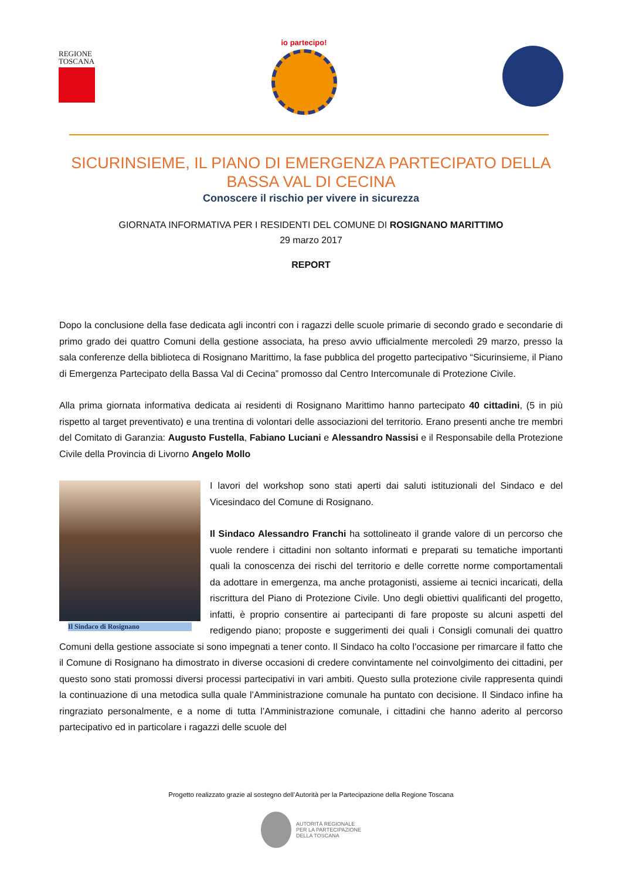REGIONE TOSCANA
io partecipo!
SICURINSIEME, IL PIANO DI EMERGENZA PARTECIPATO DELLA BASSA VAL DI CECINA
Conoscere il rischio per vivere in sicurezza
GIORNATA INFORMATIVA PER I RESIDENTI DEL COMUNE DI ROSIGNANO MARITTIMO
29 marzo 2017
REPORT
Dopo la conclusione della fase dedicata agli incontri con i ragazzi delle scuole primarie di secondo grado e secondarie di primo grado dei quattro Comuni della gestione associata, ha preso avvio ufficialmente mercoledì 29 marzo, presso la sala conferenze della biblioteca di Rosignano Marittimo, la fase pubblica del progetto partecipativo “Sicurinsieme, il Piano di Emergenza Partecipato della Bassa Val di Cecina” promosso dal Centro Intercomunale di Protezione Civile.
Alla prima giornata informativa dedicata ai residenti di Rosignano Marittimo hanno partecipato 40 cittadini, (5 in più rispetto al target preventivato) e una trentina di volontari delle associazioni del territorio. Erano presenti anche tre membri del Comitato di Garanzia: Augusto Fustella, Fabiano Luciani e Alessandro Nassisi e il Responsabile della Protezione Civile della Provincia di Livorno Angelo Mollo
Il Sindaco di Rosignano
I lavori del workshop sono stati aperti dai saluti istituzionali del Sindaco e del Vicesindaco del Comune di Rosignano.
Il Sindaco Alessandro Franchi ha sottolineato il grande valore di un percorso che vuole rendere i cittadini non soltanto informati e preparati su tematiche importanti quali la conoscenza dei rischi del territorio e delle corrette norme comportamentali da adottare in emergenza, ma anche protagonisti, assieme ai tecnici incaricati, della riscrittura del Piano di Protezione Civile. Uno degli obiettivi qualificanti del progetto, infatti, è proprio consentire ai partecipanti di fare proposte su alcuni aspetti del redigendo piano; proposte e suggerimenti dei quali i Consigli comunali dei quattro Comuni della gestione associate si sono impegnati a tener conto. Il Sindaco ha colto l’occasione per rimarcare il fatto che il Comune di Rosignano ha dimostrato in diverse occasioni di credere convintamente nel coinvolgimento dei cittadini, per questo sono stati promossi diversi processi partecipativi in vari ambiti. Questo sulla protezione civile rappresenta quindi la continuazione di una metodica sulla quale l’Amministrazione comunale ha puntato con decisione. Il Sindaco infine ha ringraziato personalmente, e a nome di tutta l’Amministrazione comunale, i cittadini che hanno aderito al percorso partecipativo ed in particolare i ragazzi delle scuole del
Progetto realizzato grazie al sostegno dell’Autorità per la Partecipazione della Regione Toscana
AUTORITÀ REGIONALE
PER LA PARTECIPAZIONE
DELLA TOSCANA